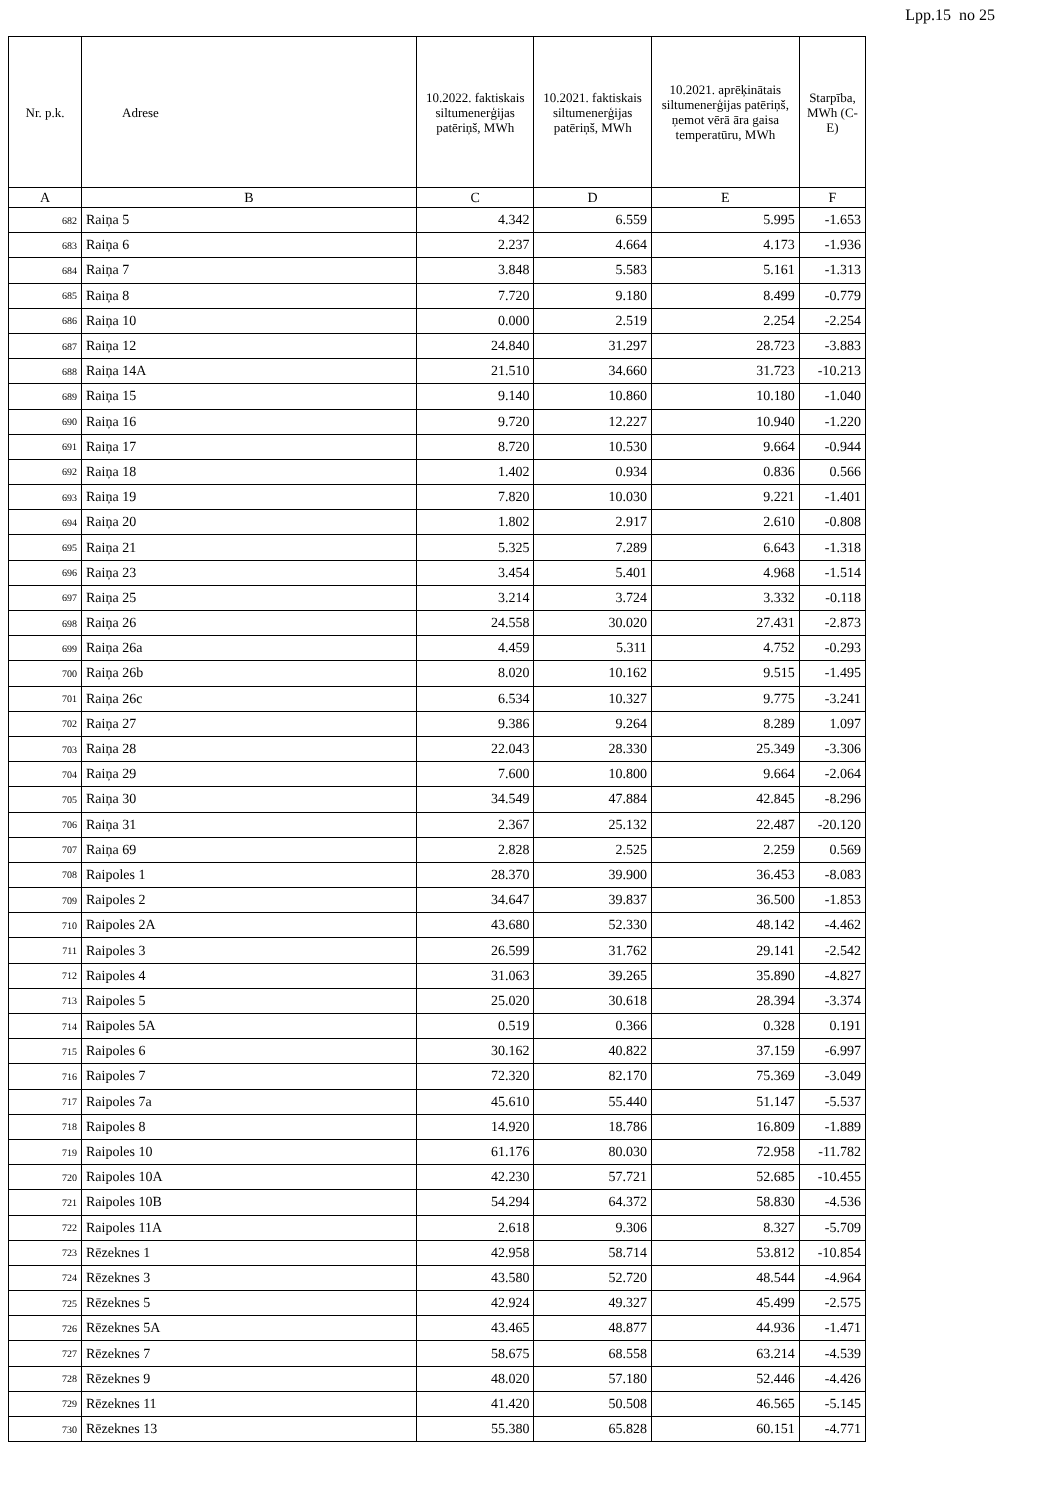Lpp.15 no 25
| Nr. p.k. | Adrese | 10.2022. faktiskais siltumenerģijas patēriņš, MWh | 10.2021. faktiskais siltumenerģijas patēriņš, MWh | 10.2021. aprēķinātais siltumenerģijas patēriņš, ņemot vērā āra gaisa temperatūru, MWh | Starpība, MWh (C-E) |
| --- | --- | --- | --- | --- | --- |
| A | B | C | D | E | F |
| 682 | Raiņa 5 | 4.342 | 6.559 | 5.995 | -1.653 |
| 683 | Raiņa 6 | 2.237 | 4.664 | 4.173 | -1.936 |
| 684 | Raiņa 7 | 3.848 | 5.583 | 5.161 | -1.313 |
| 685 | Raiņa 8 | 7.720 | 9.180 | 8.499 | -0.779 |
| 686 | Raiņa 10 | 0.000 | 2.519 | 2.254 | -2.254 |
| 687 | Raiņa 12 | 24.840 | 31.297 | 28.723 | -3.883 |
| 688 | Raiņa 14A | 21.510 | 34.660 | 31.723 | -10.213 |
| 689 | Raiņa 15 | 9.140 | 10.860 | 10.180 | -1.040 |
| 690 | Raiņa 16 | 9.720 | 12.227 | 10.940 | -1.220 |
| 691 | Raiņa 17 | 8.720 | 10.530 | 9.664 | -0.944 |
| 692 | Raiņa 18 | 1.402 | 0.934 | 0.836 | 0.566 |
| 693 | Raiņa 19 | 7.820 | 10.030 | 9.221 | -1.401 |
| 694 | Raiņa 20 | 1.802 | 2.917 | 2.610 | -0.808 |
| 695 | Raiņa 21 | 5.325 | 7.289 | 6.643 | -1.318 |
| 696 | Raiņa 23 | 3.454 | 5.401 | 4.968 | -1.514 |
| 697 | Raiņa 25 | 3.214 | 3.724 | 3.332 | -0.118 |
| 698 | Raiņa 26 | 24.558 | 30.020 | 27.431 | -2.873 |
| 699 | Raiņa 26a | 4.459 | 5.311 | 4.752 | -0.293 |
| 700 | Raiņa 26b | 8.020 | 10.162 | 9.515 | -1.495 |
| 701 | Raiņa 26c | 6.534 | 10.327 | 9.775 | -3.241 |
| 702 | Raiņa 27 | 9.386 | 9.264 | 8.289 | 1.097 |
| 703 | Raiņa 28 | 22.043 | 28.330 | 25.349 | -3.306 |
| 704 | Raiņa 29 | 7.600 | 10.800 | 9.664 | -2.064 |
| 705 | Raiņa 30 | 34.549 | 47.884 | 42.845 | -8.296 |
| 706 | Raiņa 31 | 2.367 | 25.132 | 22.487 | -20.120 |
| 707 | Raiņa 69 | 2.828 | 2.525 | 2.259 | 0.569 |
| 708 | Raipoles 1 | 28.370 | 39.900 | 36.453 | -8.083 |
| 709 | Raipoles 2 | 34.647 | 39.837 | 36.500 | -1.853 |
| 710 | Raipoles 2A | 43.680 | 52.330 | 48.142 | -4.462 |
| 711 | Raipoles 3 | 26.599 | 31.762 | 29.141 | -2.542 |
| 712 | Raipoles 4 | 31.063 | 39.265 | 35.890 | -4.827 |
| 713 | Raipoles 5 | 25.020 | 30.618 | 28.394 | -3.374 |
| 714 | Raipoles 5A | 0.519 | 0.366 | 0.328 | 0.191 |
| 715 | Raipoles 6 | 30.162 | 40.822 | 37.159 | -6.997 |
| 716 | Raipoles 7 | 72.320 | 82.170 | 75.369 | -3.049 |
| 717 | Raipoles 7a | 45.610 | 55.440 | 51.147 | -5.537 |
| 718 | Raipoles 8 | 14.920 | 18.786 | 16.809 | -1.889 |
| 719 | Raipoles 10 | 61.176 | 80.030 | 72.958 | -11.782 |
| 720 | Raipoles 10A | 42.230 | 57.721 | 52.685 | -10.455 |
| 721 | Raipoles 10B | 54.294 | 64.372 | 58.830 | -4.536 |
| 722 | Raipoles 11A | 2.618 | 9.306 | 8.327 | -5.709 |
| 723 | Rēzeknes 1 | 42.958 | 58.714 | 53.812 | -10.854 |
| 724 | Rēzeknes 3 | 43.580 | 52.720 | 48.544 | -4.964 |
| 725 | Rēzeknes 5 | 42.924 | 49.327 | 45.499 | -2.575 |
| 726 | Rēzeknes 5A | 43.465 | 48.877 | 44.936 | -1.471 |
| 727 | Rēzeknes 7 | 58.675 | 68.558 | 63.214 | -4.539 |
| 728 | Rēzeknes 9 | 48.020 | 57.180 | 52.446 | -4.426 |
| 729 | Rēzeknes 11 | 41.420 | 50.508 | 46.565 | -5.145 |
| 730 | Rēzeknes 13 | 55.380 | 65.828 | 60.151 | -4.771 |